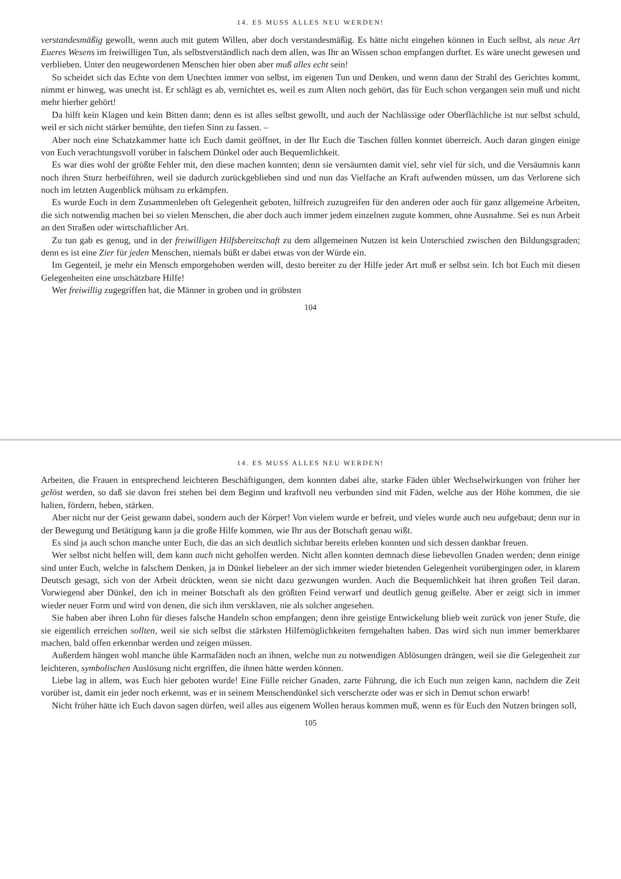14. ES MUSS ALLES NEU WERDEN!
verstandesmäßig gewollt, wenn auch mit gutem Willen, aber doch verstandesmäßig. Es hätte nicht eingehen können in Euch selbst, als neue Art Eueres Wesens im freiwilligen Tun, als selbstverständlich nach dem allen, was Ihr an Wissen schon empfangen durftet. Es wäre unecht gewesen und verblieben. Unter den neugewordenen Menschen hier oben aber muß alles echt sein!
So scheidet sich das Echte von dem Unechten immer von selbst, im eigenen Tun und Denken, und wenn dann der Strahl des Gerichtes kommt, nimmt er hinweg, was unecht ist. Er schlägt es ab, vernichtet es, weil es zum Alten noch gehört, das für Euch schon vergangen sein muß und nicht mehr hierher gehört!
Da hilft kein Klagen und kein Bitten dann; denn es ist alles selbst gewollt, und auch der Nachlässige oder Oberflächliche ist nur selbst schuld, weil er sich nicht stärker bemühte, den tiefen Sinn zu fassen. –
Aber noch eine Schatzkammer hatte ich Euch damit geöffnet, in der Ihr Euch die Taschen füllen konntet überreich. Auch daran gingen einige von Euch verachtungsvoll vorüber in falschem Dünkel oder auch Bequemlichkeit.
Es war dies wohl der größte Fehler mit, den diese machen konnten; denn sie versäumten damit viel, sehr viel für sich, und die Versäumnis kann noch ihren Sturz herbeiführen, weil sie dadurch zurückgeblieben sind und nun das Vielfache an Kraft aufwenden müssen, um das Verlorene sich noch im letzten Augenblick mühsam zu erkämpfen.
Es wurde Euch in dem Zusammenleben oft Gelegenheit geboten, hilfreich zuzugreifen für den anderen oder auch für ganz allgemeine Arbeiten, die sich notwendig machen bei so vielen Menschen, die aber doch auch immer jedem einzelnen zugute kommen, ohne Ausnahme. Sei es nun Arbeit an den Straßen oder wirtschaftlicher Art.
Zu tun gab es genug, und in der freiwilligen Hilfsbereitschaft zu dem allgemeinen Nutzen ist kein Unterschied zwischen den Bildungsgraden; denn es ist eine Zier für jeden Menschen, niemals büßt er dabei etwas von der Würde ein.
Im Gegenteil, je mehr ein Mensch emporgehoben werden will, desto bereiter zu der Hilfe jeder Art muß er selbst sein. Ich bot Euch mit diesen Gelegenheiten eine unschätzbare Hilfe!
Wer freiwillig zugegriffen hat, die Männer in groben und in gröbsten
104
14. ES MUSS ALLES NEU WERDEN!
Arbeiten, die Frauen in entsprechend leichteren Beschäftigungen, dem konnten dabei alte, starke Fäden übler Wechselwirkungen von früher her gelöst werden, so daß sie davon frei stehen bei dem Beginn und kraftvoll neu verbunden sind mit Fäden, welche aus der Höhe kommen, die sie halten, fördern, heben, stärken.
Aber nicht nur der Geist gewann dabei, sondern auch der Körper! Von vielem wurde er befreit, und vieles wurde auch neu aufgebaut; denn nur in der Bewegung und Betätigung kann ja die große Hilfe kommen, wie Ihr aus der Botschaft genau wißt.
Es sind ja auch schon manche unter Euch, die das an sich deutlich sichtbar bereits erleben konnten und sich dessen dankbar freuen.
Wer selbst nicht helfen will, dem kann auch nicht geholfen werden. Nicht allen konnten demnach diese liebevollen Gnaden werden; denn einige sind unter Euch, welche in falschem Denken, ja in Dünkel liebeleer an der sich immer wieder bietenden Gelegenheit vorübergingen oder, in klarem Deutsch gesagt, sich von der Arbeit drückten, wenn sie nicht dazu gezwungen wurden. Auch die Bequemlichkeit hat ihren großen Teil daran. Vorwiegend aber Dünkel, den ich in meiner Botschaft als den größten Feind verwarf und deutlich genug geißelte. Aber er zeigt sich in immer wieder neuer Form und wird von denen, die sich ihm versklaven, nie als solcher angesehen.
Sie haben aber ihren Lohn für dieses falsche Handeln schon empfangen; denn ihre geistige Entwickelung blieb weit zurück von jener Stufe, die sie eigentlich erreichen sollten, weil sie sich selbst die stärksten Hilfemöglichkeiten ferngehalten haben. Das wird sich nun immer bemerkbarer machen, bald offen erkennbar werden und zeigen müssen.
Außerdem hängen wohl manche üble Karmafäden noch an ihnen, welche nun zu notwendigen Ablösungen drängen, weil sie die Gelegenheit zur leichteren, symbolischen Auslösung nicht ergriffen, die ihnen hätte werden können.
Liebe lag in allem, was Euch hier geboten wurde! Eine Fülle reicher Gnaden, zarte Führung, die ich Euch nun zeigen kann, nachdem die Zeit vorüber ist, damit ein jeder noch erkennt, was er in seinem Menschendünkel sich verscherzte oder was er sich in Demut schon erwarb!
Nicht früher hätte ich Euch davon sagen dürfen, weil alles aus eigenem Wollen heraus kommen muß, wenn es für Euch den Nutzen bringen soll,
105